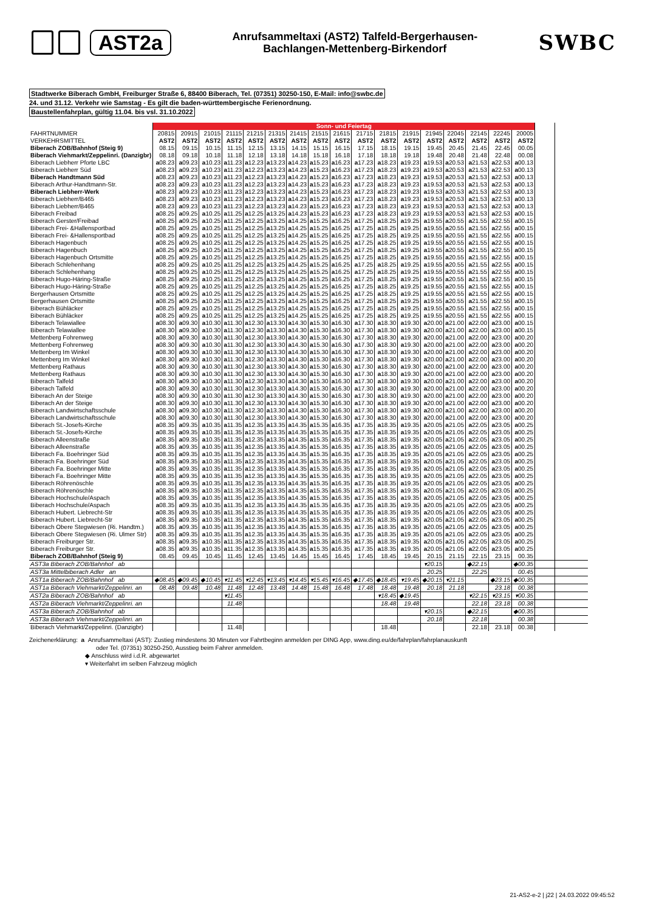AST2a
Anrufsammeltaxi (AST2) Talfeld-Bergerhausen-
Bachlangen-Mettenberg-Birkendorf
SWBC
Stadtwerke Biberach GmbH, Freiburger Straße 6, 88400 Biberach, Tel. (07351) 30250-150, E-Mail: info@swbc.de
24. und 31.12. Verkehr wie Samstag - Es gilt die baden-württembergische Ferienordnung.
Baustellenfahrplan, gültig 11.04. bis vsl. 31.10.2022
| | Sonn- und Feiertag | | | | | | | | | | | | | | | | | | |
| --- | --- | --- | --- | --- | --- | --- | --- | --- | --- | --- | --- | --- | --- | --- | --- | --- | --- | --- | --- |
| FAHRTNUMMER | 20815 | 20915 | 21015 | 21115 | 21215 | 21315 | 21415 | 21515 | 21615 | 21715 | 21815 | 21915 | 21945 | 22045 | 22145 | 22245 | 20005 | | |
| VERKEHRSMITTEL | AST2 | AST2 | AST2 | AST2 | AST2 | AST2 | AST2 | AST2 | AST2 | AST2 | AST2 | AST2 | AST2 | AST2 | AST2 | AST2 | AST2 | | |
| Biberach ZOB/Bahnhof (Steig 9) | 08.15 | 09.15 | 10.15 | 11.15 | 12.15 | 13.15 | 14.15 | 15.15 | 16.15 | 17.15 | 18.15 | 19.15 | 19.45 | 20.45 | 21.45 | 22.45 | 00.05 | | |
| Biberach Viehmarkt/Zeppelinri. (Danzigbr) | 08.18 | 09.18 | 10.18 | 11.18 | 12.18 | 13.18 | 14.18 | 15.18 | 16.18 | 17.18 | 18.18 | 19.18 | 19.48 | 20.48 | 21.48 | 22.48 | 00.08 | | |
| Biberach Liebherr Pforte LBC | a 08.23 | a 09.23 | a 10.23 | a 11.23 | a 12.23 | a 13.23 | a 14.23 | a 15.23 | a 16.23 | a 17.23 | a 18.23 | a 19.23 | a 19.53 | a 20.53 | a 21.53 | a 22.53 | a 00.13 | | |
| Biberach Liebherr Süd | a 08.23 | a 09.23 | a 10.23 | a 11.23 | a 12.23 | a 13.23 | a 14.23 | a 15.23 | a 16.23 | a 17.23 | a 18.23 | a 19.23 | a 19.53 | a 20.53 | a 21.53 | a 22.53 | a 00.13 | | |
| Biberach Handtmann Süd | a 08.23 | a 09.23 | a 10.23 | a 11.23 | a 12.23 | a 13.23 | a 14.23 | a 15.23 | a 16.23 | a 17.23 | a 18.23 | a 19.23 | a 19.53 | a 20.53 | a 21.53 | a 22.53 | a 00.13 | | |
| Biberach Arthur-Handtmann-Str. | a 08.23 | a 09.23 | a 10.23 | a 11.23 | a 12.23 | a 13.23 | a 14.23 | a 15.23 | a 16.23 | a 17.23 | a 18.23 | a 19.23 | a 19.53 | a 20.53 | a 21.53 | a 22.53 | a 00.13 | | |
| Biberach Liebherr-Werk | a 08.23 | a 09.23 | a 10.23 | a 11.23 | a 12.23 | a 13.23 | a 14.23 | a 15.23 | a 16.23 | a 17.23 | a 18.23 | a 19.23 | a 19.53 | a 20.53 | a 21.53 | a 22.53 | a 00.13 | | |
| Biberach Liebherr/B465 | a 08.23 | a 09.23 | a 10.23 | a 11.23 | a 12.23 | a 13.23 | a 14.23 | a 15.23 | a 16.23 | a 17.23 | a 18.23 | a 19.23 | a 19.53 | a 20.53 | a 21.53 | a 22.53 | a 00.13 | | |
| Biberach Liebherr/B465 | a 08.23 | a 09.23 | a 10.23 | a 11.23 | a 12.23 | a 13.23 | a 14.23 | a 15.23 | a 16.23 | a 17.23 | a 18.23 | a 19.23 | a 19.53 | a 20.53 | a 21.53 | a 22.53 | a 00.13 | | |
| Biberach Freibad | a 08.25 | a 09.25 | a 10.25 | a 11.25 | a 12.25 | a 13.25 | a 14.23 | a 15.23 | a 16.23 | a 17.23 | a 18.23 | a 19.23 | a 19.53 | a 20.53 | a 21.53 | a 22.53 | a 00.15 | | |
| Biberach Gerster/Freibad | a 08.25 | a 09.25 | a 10.25 | a 11.25 | a 12.25 | a 13.25 | a 14.25 | a 15.25 | a 16.25 | a 17.25 | a 18.25 | a 19.25 | a 19.55 | a 20.55 | a 21.55 | a 22.55 | a 00.15 | | |
| Biberach Frei- &Hallensportbad | a 08.25 | a 09.25 | a 10.25 | a 11.25 | a 12.25 | a 13.25 | a 14.25 | a 15.25 | a 16.25 | a 17.25 | a 18.25 | a 19.25 | a 19.55 | a 20.55 | a 21.55 | a 22.55 | a 00.15 | | |
| Biberach Frei- &Hallensportbad | a 08.25 | a 09.25 | a 10.25 | a 11.25 | a 12.25 | a 13.25 | a 14.25 | a 15.25 | a 16.25 | a 17.25 | a 18.25 | a 19.25 | a 19.55 | a 20.55 | a 21.55 | a 22.55 | a 00.15 | | |
| Biberach Hagenbuch | a 08.25 | a 09.25 | a 10.25 | a 11.25 | a 12.25 | a 13.25 | a 14.25 | a 15.25 | a 16.25 | a 17.25 | a 18.25 | a 19.25 | a 19.55 | a 20.55 | a 21.55 | a 22.55 | a 00.15 | | |
| Biberach Hagenbuch | a 08.25 | a 09.25 | a 10.25 | a 11.25 | a 12.25 | a 13.25 | a 14.25 | a 15.25 | a 16.25 | a 17.25 | a 18.25 | a 19.25 | a 19.55 | a 20.55 | a 21.55 | a 22.55 | a 00.15 | | |
| Biberach Hagenbuch Ortsmitte | a 08.25 | a 09.25 | a 10.25 | a 11.25 | a 12.25 | a 13.25 | a 14.25 | a 15.25 | a 16.25 | a 17.25 | a 18.25 | a 19.25 | a 19.55 | a 20.55 | a 21.55 | a 22.55 | a 00.15 | | |
| Biberach Schlehenhang | a 08.25 | a 09.25 | a 10.25 | a 11.25 | a 12.25 | a 13.25 | a 14.25 | a 15.25 | a 16.25 | a 17.25 | a 18.25 | a 19.25 | a 19.55 | a 20.55 | a 21.55 | a 22.55 | a 00.15 | | |
| Biberach Schlehenhang | a 08.25 | a 09.25 | a 10.25 | a 11.25 | a 12.25 | a 13.25 | a 14.25 | a 15.25 | a 16.25 | a 17.25 | a 18.25 | a 19.25 | a 19.55 | a 20.55 | a 21.55 | a 22.55 | a 00.15 | | |
| Biberach Hugo-Häring-Straße | a 08.25 | a 09.25 | a 10.25 | a 11.25 | a 12.25 | a 13.25 | a 14.25 | a 15.25 | a 16.25 | a 17.25 | a 18.25 | a 19.25 | a 19.55 | a 20.55 | a 21.55 | a 22.55 | a 00.15 | | |
| Biberach Hugo-Häring-Straße | a 08.25 | a 09.25 | a 10.25 | a 11.25 | a 12.25 | a 13.25 | a 14.25 | a 15.25 | a 16.25 | a 17.25 | a 18.25 | a 19.25 | a 19.55 | a 20.55 | a 21.55 | a 22.55 | a 00.15 | | |
| Bergerhausen Ortsmitte | a 08.25 | a 09.25 | a 10.25 | a 11.25 | a 12.25 | a 13.25 | a 14.25 | a 15.25 | a 16.25 | a 17.25 | a 18.25 | a 19.25 | a 19.55 | a 20.55 | a 21.55 | a 22.55 | a 00.15 | | |
| Bergerhausen Ortsmitte | a 08.25 | a 09.25 | a 10.25 | a 11.25 | a 12.25 | a 13.25 | a 14.25 | a 15.25 | a 16.25 | a 17.25 | a 18.25 | a 19.25 | a 19.55 | a 20.55 | a 21.55 | a 22.55 | a 00.15 | | |
| Biberach Bühläcker | a 08.25 | a 09.25 | a 10.25 | a 11.25 | a 12.25 | a 13.25 | a 14.25 | a 15.25 | a 16.25 | a 17.25 | a 18.25 | a 19.25 | a 19.55 | a 20.55 | a 21.55 | a 22.55 | a 00.15 | | |
| Biberach Bühläcker | a 08.25 | a 09.25 | a 10.25 | a 11.25 | a 12.25 | a 13.25 | a 14.25 | a 15.25 | a 16.25 | a 17.25 | a 18.25 | a 19.25 | a 19.55 | a 20.55 | a 21.55 | a 22.55 | a 00.15 | | |
| Biberach Telawiallee | a 08.30 | a 09.30 | a 10.30 | a 11.30 | a 12.30 | a 13.30 | a 14.30 | a 15.30 | a 16.30 | a 17.30 | a 18.30 | a 19.30 | a 20.00 | a 21.00 | a 22.00 | a 23.00 | a 00.15 | | |
| Biberach Telawiallee | a 08.30 | a 09.30 | a 10.30 | a 11.30 | a 12.30 | a 13.30 | a 14.30 | a 15.30 | a 16.30 | a 17.30 | a 18.30 | a 19.30 | a 20.00 | a 21.00 | a 22.00 | a 23.00 | a 00.15 | | |
| Mettenberg Fohrenweg | a 08.30 | a 09.30 | a 10.30 | a 11.30 | a 12.30 | a 13.30 | a 14.30 | a 15.30 | a 16.30 | a 17.30 | a 18.30 | a 19.30 | a 20.00 | a 21.00 | a 22.00 | a 23.00 | a 00.20 | | |
| Mettenberg Fohrenweg | a 08.30 | a 09.30 | a 10.30 | a 11.30 | a 12.30 | a 13.30 | a 14.30 | a 15.30 | a 16.30 | a 17.30 | a 18.30 | a 19.30 | a 20.00 | a 21.00 | a 22.00 | a 23.00 | a 00.20 | | |
| Mettenberg Im Winkel | a 08.30 | a 09.30 | a 10.30 | a 11.30 | a 12.30 | a 13.30 | a 14.30 | a 15.30 | a 16.30 | a 17.30 | a 18.30 | a 19.30 | a 20.00 | a 21.00 | a 22.00 | a 23.00 | a 00.20 | | |
| Mettenberg Im Winkel | a 08.30 | a 09.30 | a 10.30 | a 11.30 | a 12.30 | a 13.30 | a 14.30 | a 15.30 | a 16.30 | a 17.30 | a 18.30 | a 19.30 | a 20.00 | a 21.00 | a 22.00 | a 23.00 | a 00.20 | | |
| Mettenberg Rathaus | a 08.30 | a 09.30 | a 10.30 | a 11.30 | a 12.30 | a 13.30 | a 14.30 | a 15.30 | a 16.30 | a 17.30 | a 18.30 | a 19.30 | a 20.00 | a 21.00 | a 22.00 | a 23.00 | a 00.20 | | |
| Mettenberg Rathaus | a 08.30 | a 09.30 | a 10.30 | a 11.30 | a 12.30 | a 13.30 | a 14.30 | a 15.30 | a 16.30 | a 17.30 | a 18.30 | a 19.30 | a 20.00 | a 21.00 | a 22.00 | a 23.00 | a 00.20 | | |
| Biberach Talfeld | a 08.30 | a 09.30 | a 10.30 | a 11.30 | a 12.30 | a 13.30 | a 14.30 | a 15.30 | a 16.30 | a 17.30 | a 18.30 | a 19.30 | a 20.00 | a 21.00 | a 22.00 | a 23.00 | a 00.20 | | |
| Biberach Talfeld | a 08.30 | a 09.30 | a 10.30 | a 11.30 | a 12.30 | a 13.30 | a 14.30 | a 15.30 | a 16.30 | a 17.30 | a 18.30 | a 19.30 | a 20.00 | a 21.00 | a 22.00 | a 23.00 | a 00.20 | | |
| Biberach An der Steige | a 08.30 | a 09.30 | a 10.30 | a 11.30 | a 12.30 | a 13.30 | a 14.30 | a 15.30 | a 16.30 | a 17.30 | a 18.30 | a 19.30 | a 20.00 | a 21.00 | a 22.00 | a 23.00 | a 00.20 | | |
| Biberach An der Steige | a 08.30 | a 09.30 | a 10.30 | a 11.30 | a 12.30 | a 13.30 | a 14.30 | a 15.30 | a 16.30 | a 17.30 | a 18.30 | a 19.30 | a 20.00 | a 21.00 | a 22.00 | a 23.00 | a 00.20 | | |
| Biberach Landwirtschaftsschule | a 08.30 | a 09.30 | a 10.30 | a 11.30 | a 12.30 | a 13.30 | a 14.30 | a 15.30 | a 16.30 | a 17.30 | a 18.30 | a 19.30 | a 20.00 | a 21.00 | a 22.00 | a 23.00 | a 00.20 | | |
| Biberach Landwirtschaftsschule | a 08.30 | a 09.30 | a 10.30 | a 11.30 | a 12.30 | a 13.30 | a 14.30 | a 15.30 | a 16.30 | a 17.30 | a 18.30 | a 19.30 | a 20.00 | a 21.00 | a 22.00 | a 23.00 | a 00.20 | | |
| Biberach St.-Josefs-Kirche | a 08.35 | a 09.35 | a 10.35 | a 11.35 | a 12.35 | a 13.35 | a 14.35 | a 15.35 | a 16.35 | a 17.35 | a 18.35 | a 19.35 | a 20.05 | a 21.05 | a 22.05 | a 23.05 | a 00.25 | | |
| Biberach St.-Josefs-Kirche | a 08.35 | a 09.35 | a 10.35 | a 11.35 | a 12.35 | a 13.35 | a 14.35 | a 15.35 | a 16.35 | a 17.35 | a 18.35 | a 19.35 | a 20.05 | a 21.05 | a 22.05 | a 23.05 | a 00.25 | | |
| Biberach Alleenstraße | a 08.35 | a 09.35 | a 10.35 | a 11.35 | a 12.35 | a 13.35 | a 14.35 | a 15.35 | a 16.35 | a 17.35 | a 18.35 | a 19.35 | a 20.05 | a 21.05 | a 22.05 | a 23.05 | a 00.25 | | |
| Biberach Alleenstraße | a 08.35 | a 09.35 | a 10.35 | a 11.35 | a 12.35 | a 13.35 | a 14.35 | a 15.35 | a 16.35 | a 17.35 | a 18.35 | a 19.35 | a 20.05 | a 21.05 | a 22.05 | a 23.05 | a 00.25 | | |
| Biberach Fa. Boehringer Süd | a 08.35 | a 09.35 | a 10.35 | a 11.35 | a 12.35 | a 13.35 | a 14.35 | a 15.35 | a 16.35 | a 17.35 | a 18.35 | a 19.35 | a 20.05 | a 21.05 | a 22.05 | a 23.05 | a 00.25 | | |
| Biberach Fa. Boehringer Süd | a 08.35 | a 09.35 | a 10.35 | a 11.35 | a 12.35 | a 13.35 | a 14.35 | a 15.35 | a 16.35 | a 17.35 | a 18.35 | a 19.35 | a 20.05 | a 21.05 | a 22.05 | a 23.05 | a 00.25 | | |
| Biberach Fa. Boehringer Mitte | a 08.35 | a 09.35 | a 10.35 | a 11.35 | a 12.35 | a 13.35 | a 14.35 | a 15.35 | a 16.35 | a 17.35 | a 18.35 | a 19.35 | a 20.05 | a 21.05 | a 22.05 | a 23.05 | a 00.25 | | |
| Biberach Fa. Boehringer Mitte | a 08.35 | a 09.35 | a 10.35 | a 11.35 | a 12.35 | a 13.35 | a 14.35 | a 15.35 | a 16.35 | a 17.35 | a 18.35 | a 19.35 | a 20.05 | a 21.05 | a 22.05 | a 23.05 | a 00.25 | | |
| Biberach Röhrenöschle | a 08.35 | a 09.35 | a 10.35 | a 11.35 | a 12.35 | a 13.35 | a 14.35 | a 15.35 | a 16.35 | a 17.35 | a 18.35 | a 19.35 | a 20.05 | a 21.05 | a 22.05 | a 23.05 | a 00.25 | | |
| Biberach Röhrenöschle | a 08.35 | a 09.35 | a 10.35 | a 11.35 | a 12.35 | a 13.35 | a 14.35 | a 15.35 | a 16.35 | a 17.35 | a 18.35 | a 19.35 | a 20.05 | a 21.05 | a 22.05 | a 23.05 | a 00.25 | | |
| Biberach Hochschule/Aspach | a 08.35 | a 09.35 | a 10.35 | a 11.35 | a 12.35 | a 13.35 | a 14.35 | a 15.35 | a 16.35 | a 17.35 | a 18.35 | a 19.35 | a 20.05 | a 21.05 | a 22.05 | a 23.05 | a 00.25 | | |
| Biberach Hochschule/Aspach | a 08.35 | a 09.35 | a 10.35 | a 11.35 | a 12.35 | a 13.35 | a 14.35 | a 15.35 | a 16.35 | a 17.35 | a 18.35 | a 19.35 | a 20.05 | a 21.05 | a 22.05 | a 23.05 | a 00.25 | | |
| Biberach Hubert. Liebrecht-Str | a 08.35 | a 09.35 | a 10.35 | a 11.35 | a 12.35 | a 13.35 | a 14.35 | a 15.35 | a 16.35 | a 17.35 | a 18.35 | a 19.35 | a 20.05 | a 21.05 | a 22.05 | a 23.05 | a 00.25 | | |
| Biberach Hubert. Liebrecht-Str | a 08.35 | a 09.35 | a 10.35 | a 11.35 | a 12.35 | a 13.35 | a 14.35 | a 15.35 | a 16.35 | a 17.35 | a 18.35 | a 19.35 | a 20.05 | a 21.05 | a 22.05 | a 23.05 | a 00.25 | | |
| Biberach Obere Stegwiesen (Ri. Handtm.) | a 08.35 | a 09.35 | a 10.35 | a 11.35 | a 12.35 | a 13.35 | a 14.35 | a 15.35 | a 16.35 | a 17.35 | a 18.35 | a 19.35 | a 20.05 | a 21.05 | a 22.05 | a 23.05 | a 00.25 | | |
| Biberach Obere Stegwiesen (Ri. Ulmer Str) | a 08.35 | a 09.35 | a 10.35 | a 11.35 | a 12.35 | a 13.35 | a 14.35 | a 15.35 | a 16.35 | a 17.35 | a 18.35 | a 19.35 | a 20.05 | a 21.05 | a 22.05 | a 23.05 | a 00.25 | | |
| Biberach Freiburger Str. | a 08.35 | a 09.35 | a 10.35 | a 11.35 | a 12.35 | a 13.35 | a 14.35 | a 15.35 | a 16.35 | a 17.35 | a 18.35 | a 19.35 | a 20.05 | a 21.05 | a 22.05 | a 23.05 | a 00.25 | | |
| Biberach Freiburger Str. | a 08.35 | a 09.35 | a 10.35 | a 11.35 | a 12.35 | a 13.35 | a 14.35 | a 15.35 | a 16.35 | a 17.35 | a 18.35 | a 19.35 | a 20.05 | a 21.05 | a 22.05 | a 23.05 | a 00.25 | | |
| Biberach ZOB/Bahnhof (Steig 9) | 08.45 | 09.45 | 10.45 | 11.45 | 12.45 | 13.45 | 14.45 | 15.45 | 16.45 | 17.45 | 18.45 | 19.45 | 20.15 | 21.15 | 22.15 | 23.15 | 00.35 | | |
| AST3a Biberach ZOB/Bahnhof ab | | | | | | | | | | | | | ▾20.15 | | ◆22.15 | | ◆00.35 | | |
| AST3a Mittelbiberach Adler an | | | | | | | | | | | | | 20.25 | | 22.25 | | 00.45 | | |
| AST1a Biberach ZOB/Bahnhof ab | ◆08.45 | ◆09.45 | ◆10.45 | ▾11.45 | ▾12.45 | ▾13.45 | ▾14.45 | ▾15.45 | ▾16.45 | ◆17.45 | ◆18.45 | ▾19.45 | ◆20.15 | ▾21.15 | | ◆23.15 | ◆00.35 | | |
| AST1a Biberach Viehmarkt/Zeppelinri. an | 08.48 | 09.48 | 10.48 | 11.48 | 12.48 | 13.48 | 14.48 | 15.48 | 16.48 | 17.48 | 18.48 | 19.48 | 20.18 | 21.18 | | 23.18 | 00.38 | | |
| AST2a Biberach ZOB/Bahnhof ab | | | | ▾11.45 | | | | | | | ▾18.45 | ◆19.45 | | | ▾22.15 | ▾23.15 | ▾00.35 | | |
| AST2a Biberach Viehmarkt/Zeppelinri. an | | | | 11.48 | | | | | | | 18.48 | 19.48 | | | 22.18 | 23.18 | 00.38 | | |
| AST3a Biberach ZOB/Bahnhof ab | | | | | | | | | | | | | ▾20.15 | | ◆22.15 | | ◆00.35 | | |
| AST3a Biberach Viehmarkt/Zeppelinri. an | | | | | | | | | | | | | 20.18 | | 22.18 | | 00.38 | | |
| Biberach Viehmarkt/Zeppelinri. (Danzigbr) | | | | 11.48 | | | | | | | 18.48 | | | | 22.18 | 23.18 | 00.38 | | |
Zeichenerklärung: a Anrufsammeltaxi (AST): Zustieg mindestens 30 Minuten vor Fahrtbeginn anmelden per DING App, www.ding.eu/de/fahrplan/fahrplanauskunft
oder Tel. (07351) 30250-250, Ausstieg beim Fahrer anmelden.
◆ Anschluss wird i.d.R. abgewartet
▾ Weiterfahrt im selben Fahrzeug möglich
21-AS2-e-2 | j22 | 24.03.2022 09:45:52